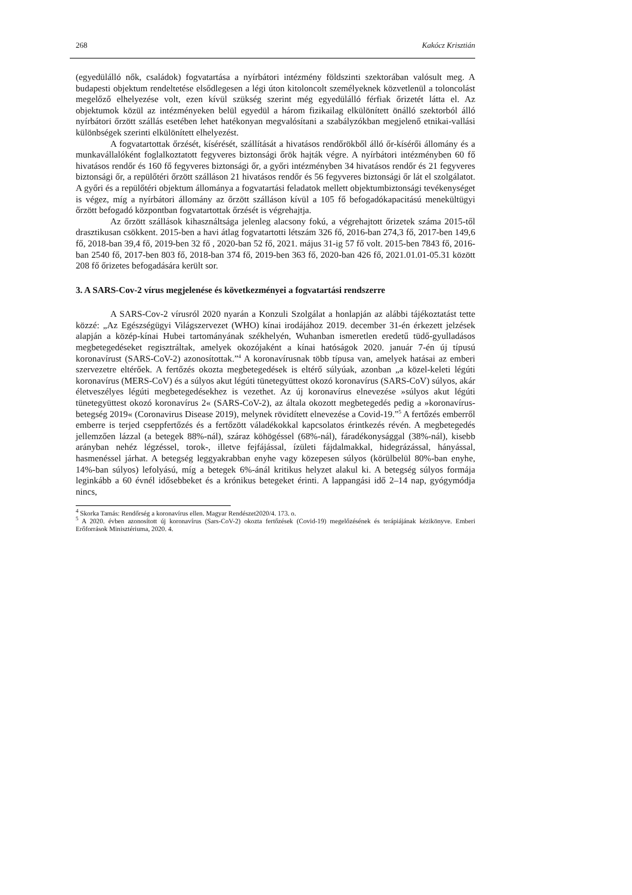268 Kakócz Krisztián
(egyedülálló nők, családok) fogvatartása a nyírbátori intézmény földszinti szektorában valósult meg. A budapesti objektum rendeltetése elsődlegesen a légi úton kitoloncolt személyeknek közvetlenül a toloncolást megelőző elhelyezése volt, ezen kívül szükség szerint még egyedülálló férfiak őrizetét látta el. Az objektumok közül az intézményeken belül egyedül a három fizikailag elkülönített önálló szektorból álló nyírbátori őrzött szállás esetében lehet hatékonyan megvalósítani a szabályzókban megjelenő etnikai-vallási különbségek szerinti elkülönített elhelyezést.
A fogvatartottak őrzését, kísérését, szállítását a hivatásos rendőrökből álló őr-kísérői állomány és a munkavállalóként foglalkoztatott fegyveres biztonsági őrök hajták végre. A nyírbátori intézményben 60 fő hivatásos rendőr és 160 fő fegyveres biztonsági őr, a győri intézményben 34 hivatásos rendőr és 21 fegyveres biztonsági őr, a repülőtéri őrzött szálláson 21 hivatásos rendőr és 56 fegyveres biztonsági őr lát el szolgálatot. A győri és a repülőtéri objektum állománya a fogvatartási feladatok mellett objektumbiztonsági tevékenységet is végez, míg a nyírbátori állomány az őrzött szálláson kívül a 105 fő befogadókapacitású menekültügyi őrzött befogadó központban fogvatartottak őrzését is végrehajtja.
Az őrzött szállások kihasználtsága jelenleg alacsony fokú, a végrehajtott őrizetek száma 2015-től drasztikusan csökkent. 2015-ben a havi átlag fogvatartotti létszám 326 fő, 2016-ban 274,3 fő, 2017-ben 149,6 fő, 2018-ban 39,4 fő, 2019-ben 32 fő , 2020-ban 52 fő, 2021. május 31-ig 57 fő volt. 2015-ben 7843 fő, 2016-ban 2540 fő, 2017-ben 803 fő, 2018-ban 374 fő, 2019-ben 363 fő, 2020-ban 426 fő, 2021.01.01-05.31 között 208 fő őrizetes befogadására került sor.
3. A SARS-Cov-2 vírus megjelenése és következményei a fogvatartási rendszerre
A SARS-Cov-2 vírusról 2020 nyarán a Konzuli Szolgálat a honlapján az alábbi tájékoztatást tette közzé: „Az Egészségügyi Világszervezet (WHO) kínai irodájához 2019. december 31-én érkezett jelzések alapján a közép-kínai Hubei tartományának székhelyén, Wuhanban ismeretlen eredetű tüdő-gyulladásos megbetegedéseket regisztráltak, amelyek okozójaként a kínai hatóságok 2020. január 7-én új típusú koronavírust (SARS-CoV-2) azonosítottak.”<sup>4</sup> A koronavírusnak több típusa van, amelyek hatásai az emberi szervezetre eltérőek. A fertőzés okozta megbetegedések is eltérő súlyúak, azonban „a közel-keleti légúti koronavírus (MERS-CoV) és a súlyos akut légúti tünetegyüttest okozó koronavírus (SARS-CoV) súlyos, akár életveszélyes légúti megbetegedésekhez is vezethet. Az új koronavírus elnevezése »súlyos akut légúti tünetegyüttest okozó koronavírus 2« (SARS-CoV-2), az általa okozott megbetegedés pedig a »koronavírus-betegség 2019« (Coronavirus Disease 2019), melynek rövidített elnevezése a Covid-19.”<sup>5</sup> A fertőzés emberről emberre is terjed cseppfertőzés és a fertőzött váladékokkal kapcsolatos érintkezés révén. A megbetegedés jellemzően lázzal (a betegek 88%-nál), száraz köhögéssel (68%-nál), fáradékonysággal (38%-nál), kisebb arányban nehéz légzéssel, torok-, illetve fejfájással, ízületi fájdalmakkal, hidegrázással, hányással, hasmenéssel járhat. A betegség leggyakrabban enyhe vagy közepesen súlyos (körülbelül 80%-ban enyhe, 14%-ban súlyos) lefolyású, míg a betegek 6%-ánál kritikus helyzet alakul ki. A betegség súlyos formája leginkább a 60 évnél idősebbeket és a krónikus betegeket érinti. A lappangási idő 2–14 nap, gyógymódja nincs,
<sup>4</sup> Skorka Tamás: Rendőrség a koronavírus ellen. Magyar Rendészet2020/4. 173. o.
<sup>5</sup> A 2020. évben azonosított új koronavírus (Sars-CoV-2) okozta fertőzések (Covid-19) megelőzésének és terápiájának kézikönyve. Emberi Erőforrások Minisztériuma, 2020. 4.